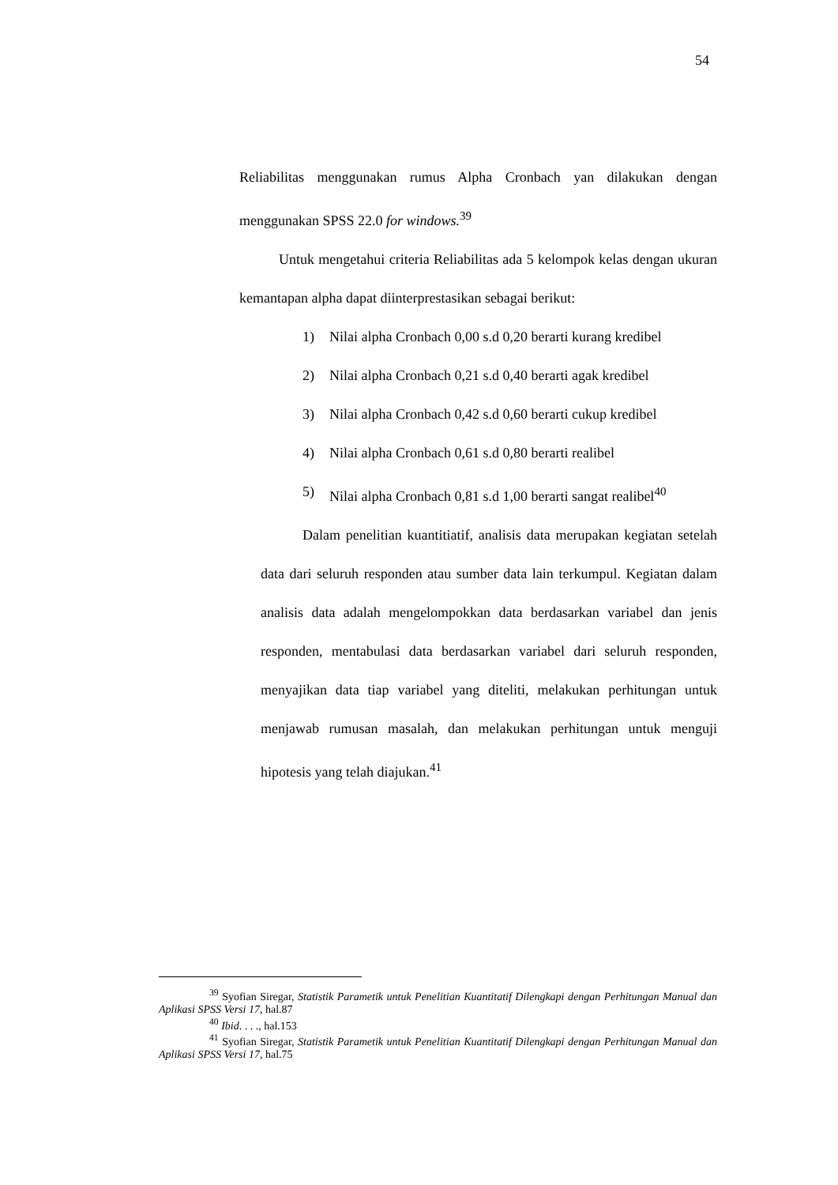54
Reliabilitas menggunakan rumus Alpha Cronbach yan dilakukan dengan menggunakan SPSS 22.0 for windows.<sup>39</sup>
Untuk mengetahui criteria Reliabilitas ada 5 kelompok kelas dengan ukuran kemantapan alpha dapat diinterprestasikan sebagai berikut:
1) Nilai alpha Cronbach 0,00 s.d 0,20 berarti kurang kredibel
2) Nilai alpha Cronbach 0,21 s.d 0,40 berarti agak kredibel
3) Nilai alpha Cronbach 0,42 s.d 0,60 berarti cukup kredibel
4) Nilai alpha Cronbach 0,61 s.d 0,80 berarti realibel
5) Nilai alpha Cronbach 0,81 s.d 1,00 berarti sangat realibel<sup>40</sup>
Dalam penelitian kuantitiatif, analisis data merupakan kegiatan setelah data dari seluruh responden atau sumber data lain terkumpul. Kegiatan dalam analisis data adalah mengelompokkan data berdasarkan variabel dan jenis responden, mentabulasi data berdasarkan variabel dari seluruh responden, menyajikan data tiap variabel yang diteliti, melakukan perhitungan untuk menjawab rumusan masalah, dan melakukan perhitungan untuk menguji hipotesis yang telah diajukan.<sup>41</sup>
<sup>39</sup> Syofian Siregar, Statistik Parametik untuk Penelitian Kuantitatif Dilengkapi dengan Perhitungan Manual dan Aplikasi SPSS Versi 17, hal.87
<sup>40</sup> Ibid. . . ., hal.153
<sup>41</sup> Syofian Siregar, Statistik Parametik untuk Penelitian Kuantitatif Dilengkapi dengan Perhitungan Manual dan Aplikasi SPSS Versi 17, hal.75